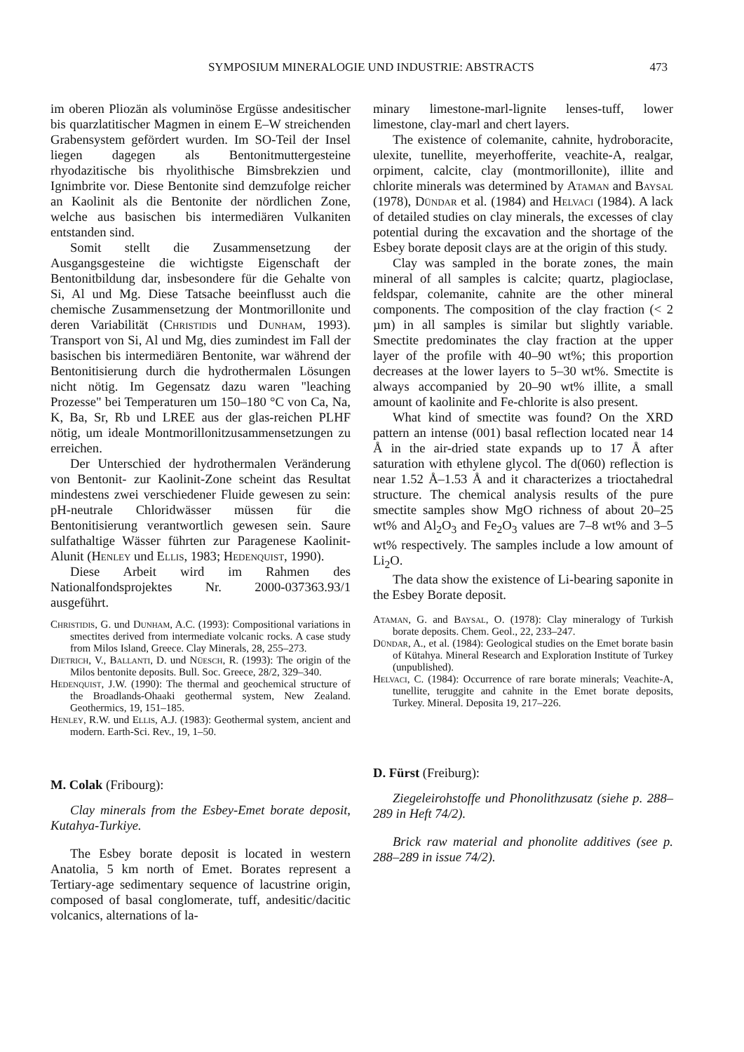SYMPOSIUM MINERALOGIE UND INDUSTRIE: ABSTRACTS 473
im oberen Pliozän als voluminöse Ergüsse andesitischer bis quarzlatitischer Magmen in einem E–W streichenden Grabensystem gefördert wurden. Im SO-Teil der Insel liegen dagegen als Bentonitmuttergesteine rhyodazitische bis rhyolithische Bimsbrekzien und Ignimbrite vor. Diese Bentonite sind demzufolge reicher an Kaolinit als die Bentonite der nördlichen Zone, welche aus basischen bis intermediären Vulkaniten entstanden sind.
Somit stellt die Zusammensetzung der Ausgangsgesteine die wichtigste Eigenschaft der Bentonitbildung dar, insbesondere für die Gehalte von Si, Al und Mg. Diese Tatsache beeinflusst auch die chemische Zusammensetzung der Montmorillonite und deren Variabilität (Christidis und Dunham, 1993). Transport von Si, Al und Mg, dies zumindest im Fall der basischen bis intermediären Bentonite, war während der Bentonitisierung durch die hydrothermalen Lösungen nicht nötig. Im Gegensatz dazu waren "leaching Prozesse" bei Temperaturen um 150–180 °C von Ca, Na, K, Ba, Sr, Rb und LREE aus der glas-reichen PLHF nötig, um ideale Montmorillonitzusammensetzungen zu erreichen.
Der Unterschied der hydrothermalen Veränderung von Bentonit- zur Kaolinit-Zone scheint das Resultat mindestens zwei verschiedener Fluide gewesen zu sein: pH-neutrale Chloridwässer müssen für die Bentonitisierung verantwortlich gewesen sein. Saure sulfathaltige Wässer führten zur Paragenese Kaolinit-Alunit (Henley und Ellis, 1983; Hedenquist, 1990).
Diese Arbeit wird im Rahmen des Nationalfondsprojektes Nr. 2000-037363.93/1 ausgeführt.
Christidis, G. und Dunham, A.C. (1993): Compositional variations in smectites derived from intermediate volcanic rocks. A case study from Milos Island, Greece. Clay Minerals, 28, 255–273.
Dietrich, V., Ballanti, D. und Nüesch, R. (1993): The origin of the Milos bentonite deposits. Bull. Soc. Greece, 28/2, 329–340.
Hedenquist, J.W. (1990): The thermal and geochemical structure of the Broadlands-Ohaaki geothermal system, New Zealand. Geothermics, 19, 151–185.
Henley, R.W. und Ellis, A.J. (1983): Geothermal system, ancient and modern. Earth-Sci. Rev., 19, 1–50.
M. Colak (Fribourg):
Clay minerals from the Esbey-Emet borate deposit, Kutahya-Turkiye.
The Esbey borate deposit is located in western Anatolia, 5 km north of Emet. Borates represent a Tertiary-age sedimentary sequence of lacustrine origin, composed of basal conglomerate, tuff, andesitic/dacitic volcanics, alternations of la-
minary limestone-marl-lignite lenses-tuff, lower limestone, clay-marl and chert layers.
The existence of colemanite, cahnite, hydroboracite, ulexite, tunellite, meyerhofferite, veachite-A, realgar, orpiment, calcite, clay (montmorillonite), illite and chlorite minerals was determined by Ataman and Baysal (1978), Dündar et al. (1984) and Helvaci (1984). A lack of detailed studies on clay minerals, the excesses of clay potential during the excavation and the shortage of the Esbey borate deposit clays are at the origin of this study.
Clay was sampled in the borate zones, the main mineral of all samples is calcite; quartz, plagioclase, feldspar, colemanite, cahnite are the other mineral components. The composition of the clay fraction (< 2 µm) in all samples is similar but slightly variable. Smectite predominates the clay fraction at the upper layer of the profile with 40–90 wt%; this proportion decreases at the lower layers to 5–30 wt%. Smectite is always accompanied by 20–90 wt% illite, a small amount of kaolinite and Fe-chlorite is also present.
What kind of smectite was found? On the XRD pattern an intense (001) basal reflection located near 14 Å in the air-dried state expands up to 17 Å after saturation with ethylene glycol. The d(060) reflection is near 1.52 Å–1.53 Å and it characterizes a trioctahedral structure. The chemical analysis results of the pure smectite samples show MgO richness of about 20–25 wt% and Al<sub>2</sub>O<sub>3</sub> and Fe<sub>2</sub>O<sub>3</sub> values are 7–8 wt% and 3–5 wt% respectively. The samples include a low amount of Li<sub>2</sub>O.
The data show the existence of Li-bearing saponite in the Esbey Borate deposit.
Ataman, G. and Baysal, O. (1978): Clay mineralogy of Turkish borate deposits. Chem. Geol., 22, 233–247.
Dündar, A., et al. (1984): Geological studies on the Emet borate basin of Kütahya. Mineral Research and Exploration Institute of Turkey (unpublished).
Helvaci, C. (1984): Occurrence of rare borate minerals; Veachite-A, tunellite, teruggite and cahnite in the Emet borate deposits, Turkey. Mineral. Deposita 19, 217–226.
D. Fürst (Freiburg):
Ziegeleirohstoffe und Phonolithzusatz (siehe p. 288–289 in Heft 74/2).
Brick raw material and phonolite additives (see p. 288–289 in issue 74/2).